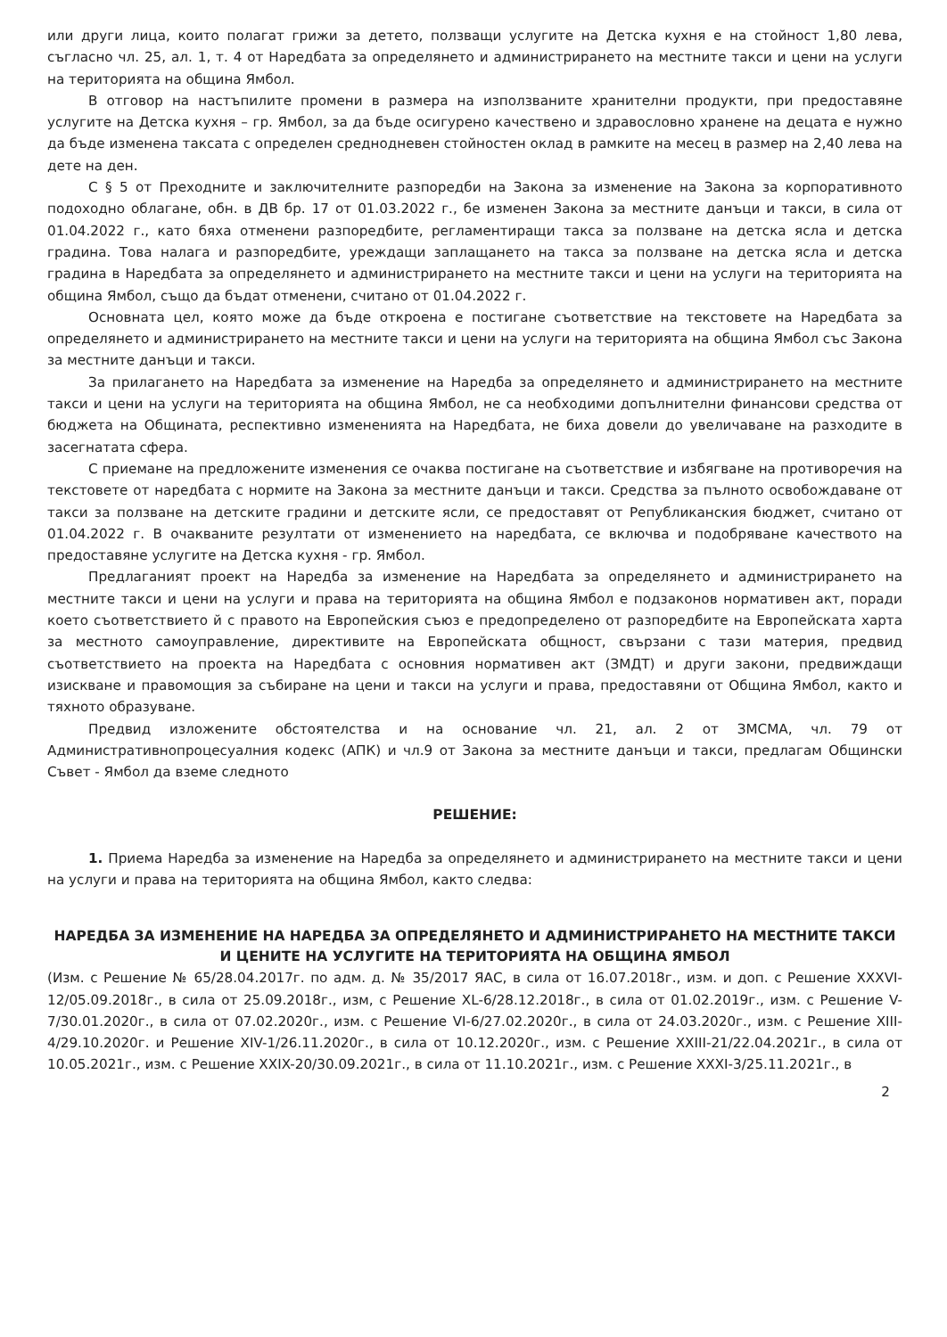или други лица, които полагат грижи за детето, ползващи услугите на Детска кухня е на стойност 1,80 лева, съгласно чл. 25, ал. 1, т. 4 от Наредбата за определянето и администрирането на местните такси и цени на услуги на територията на община Ямбол.
В отговор на настъпилите промени в размера на използваните хранителни продукти, при предоставяне услугите на Детска кухня – гр. Ямбол, за да бъде осигурено качествено и здравословно хранене на децата е нужно да бъде изменена таксата с определен среднодневен стойностен оклад в рамките на месец в размер на 2,40 лева на дете на ден.
С § 5 от Преходните и заключителните разпоредби на Закона за изменение на Закона за корпоративното подоходно облагане, обн. в ДВ бр. 17 от 01.03.2022 г., бе изменен Закона за местните данъци и такси, в сила от 01.04.2022 г., като бяха отменени разпоредбите, регламентиращи такса за ползване на детска ясла и детска градина. Това налага и разпоредбите, уреждащи заплащането на такса за ползване на детска ясла и детска градина в Наредбата за определянето и администрирането на местните такси и цени на услуги на територията на община Ямбол, също да бъдат отменени, считано от 01.04.2022 г.
Основната цел, която може да бъде откроена е постигане съответствие на текстовете на Наредбата за определянето и администрирането на местните такси и цени на услуги на територията на община Ямбол със Закона за местните данъци и такси.
За прилагането на Наредбата за изменение на Наредба за определянето и администрирането на местните такси и цени на услуги на територията на община Ямбол, не са необходими допълнителни финансови средства от бюджета на Общината, респективно измененията на Наредбата, не биха довели до увеличаване на разходите в засегнатата сфера.
С приемане на предложените изменения се очаква постигане на съответствие и избягване на противоречия на текстовете от наредбата с нормите на Закона за местните данъци и такси. Средства за пълното освобождаване от такси за ползване на детските градини и детските ясли, се предоставят от Републиканския бюджет, считано от 01.04.2022 г. В очакваните резултати от изменението на наредбата, се включва и подобряване качеството на предоставяне услугите на Детска кухня - гр. Ямбол.
Предлаганият проект на Наредба за изменение на Наредбата за определянето и администрирането на местните такси и цени на услуги и права на територията на община Ямбол е подзаконов нормативен акт, поради което съответствието й с правото на Европейския съюз е предопределено от разпоредбите на Европейската харта за местното самоуправление, директивите на Европейската общност, свързани с тази материя, предвид съответствието на проекта на Наредбата с основния нормативен акт (ЗМДТ) и други закони, предвиждащи изискване и правомощия за събиране на цени и такси на услуги и права, предоставяни от Община Ямбол, както и тяхното образуване.
Предвид изложените обстоятелства и на основание чл. 21, ал. 2 от ЗМСМА, чл. 79 от Административнопроцесуалния кодекс (АПК) и чл.9 от Закона за местните данъци и такси, предлагам Общински Съвет - Ямбол да вземе следното
РЕШЕНИЕ:
1. Приема Наредба за изменение на Наредба за определянето и администрирането на местните такси и цени на услуги и права на територията на община Ямбол, както следва:
НАРЕДБА ЗА ИЗМЕНЕНИЕ НА НАРЕДБА ЗА ОПРЕДЕЛЯНЕТО И АДМИНИСТРИРАНЕТО НА МЕСТНИТЕ ТАКСИ И ЦЕНИТЕ НА УСЛУГИТЕ НА ТЕРИТОРИЯТА НА ОБЩИНА ЯМБОЛ
(Изм. с Решение № 65/28.04.2017г. по адм. д. № 35/2017 ЯАС, в сила от 16.07.2018г., изм. и доп. с Решение XXXVI-12/05.09.2018г., в сила от 25.09.2018г., изм, с Решение XL-6/28.12.2018г., в сила от 01.02.2019г., изм. с Решение V-7/30.01.2020г., в сила от 07.02.2020г., изм. с Решение VI-6/27.02.2020г., в сила от 24.03.2020г., изм. с Решение XIII-4/29.10.2020г. и Решение XIV-1/26.11.2020г., в сила от 10.12.2020г., изм. с Решение XXIII-21/22.04.2021г., в сила от 10.05.2021г., изм. с Решение XXIX-20/30.09.2021г., в сила от 11.10.2021г., изм. с Решение XXXI-3/25.11.2021г., в
2